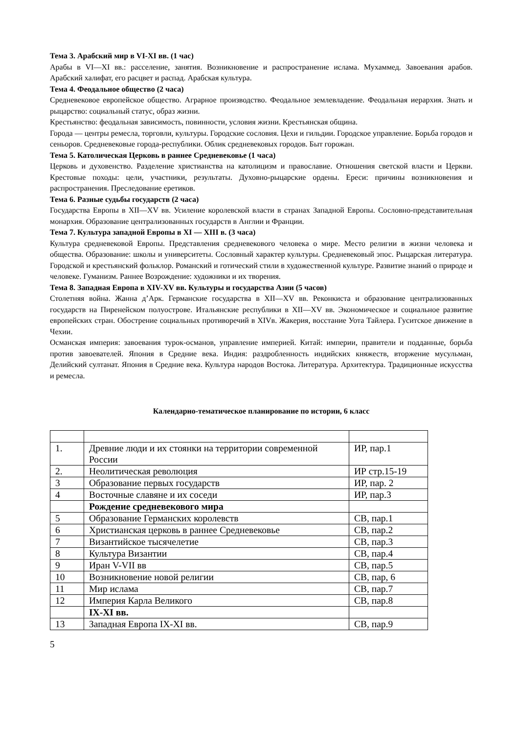Тема 3. Арабский мир в VI-XI вв. (1 час)
Арабы в VI—XI вв.: расселение, занятия. Возникновение и распространение ислама. Мухаммед. Завоевания арабов. Арабский халифат, его расцвет и распад. Арабская культура.
Тема 4. Феодальное общество (2 часа)
Средневековое европейское общество. Аграрное производство. Феодальное землевладение. Феодальная иерархия. Знать и рыцарство: социальный статус, образ жизни.
Крестьянство: феодальная зависимость, повинности, условия жизни. Крестьянская община.
Города — центры ремесла, торговли, культуры. Городские сословия. Цехи и гильдии. Городское управление. Борьба городов и сеньоров. Средневековые города-республики. Облик средневековых городов. Быт горожан.
Тема 5. Католическая Церковь в раннее Средневековье (1 часа)
Церковь и духовенство. Разделение христианства на католицизм и православие. Отношения светской власти и Церкви. Крестовые походы: цели, участники, результаты. Духовно-рыцарские ордены. Ереси: причины возникновения и распространения. Преследование еретиков.
Тема 6. Разные судьбы государств (2 часа)
Государства Европы в XII—XV вв. Усиление королевской власти в странах Западной Европы. Сословно-представительная монархия. Образование централизованных государств в Англии и Франции.
Тема 7. Культура западной Европы в XI — XIII в. (3 часа)
Культура средневековой Европы. Представления средневекового человека о мире. Место религии в жизни человека и общества. Образование: школы и университеты. Сословный характер культуры. Средневековый эпос. Рыцарская литература. Городской и крестьянский фольклор. Романский и готический стили в художественной культуре. Развитие знаний о природе и человеке. Гуманизм. Раннее Возрождение: художники и их творения.
Тема 8. Западная Европа в XIV-XV вв. Культуры и государства Азии (5 часов)
Столетняя война. Жанна д’Арк. Германские государства в XII—XV вв. Реконкиста и образование централизованных государств на Пиренейском полуострове. Итальянские республики в XII—XV вв. Экономическое и социальное развитие европейских стран. Обострение социальных противоречий в XIVв. Жакерия, восстание Уота Тайлера. Гуситское движение в Чехии.
Османская империя: завоевания турок-османов, управление империей. Китай: империи, правители и подданные, борьба против завоевателей. Япония в Средние века. Индия: раздробленность индийских княжеств, вторжение мусульман, Делийский султанат. Япония в Средние века. Культура народов Востока. Литература. Архитектура. Традиционные искусства и ремесла.
Календарно-тематическое планирование по истории, 6 класс
| 1. | Древние люди и их стоянки на территории современной России | ИР, пар.1 |
| 2. | Неолитическая революция | ИР стр.15-19 |
| 3 | Образование первых государств | ИР, пар. 2 |
| 4 | Восточные славяне и их соседи | ИР, пар.3 |
| | Рождение средневекового мира | |
| 5 | Образование Германских королевств | СВ, пар.1 |
| 6 | Христианская церковь в раннее Средневековье | СВ, пар.2 |
| 7 | Византийское тысячелетие | СВ, пар.3 |
| 8 | Культура Византии | СВ, пар.4 |
| 9 | Иран V-VII вв | СВ, пар.5 |
| 10 | Возникновение новой религии | СВ, пар, 6 |
| 11 | Мир ислама | СВ, пар.7 |
| 12 | Империя Карла Великого | СВ, пар.8 |
| | IX-XI вв. | |
| 13 | Западная Европа IX-XI вв. | СВ, пар.9 |
5